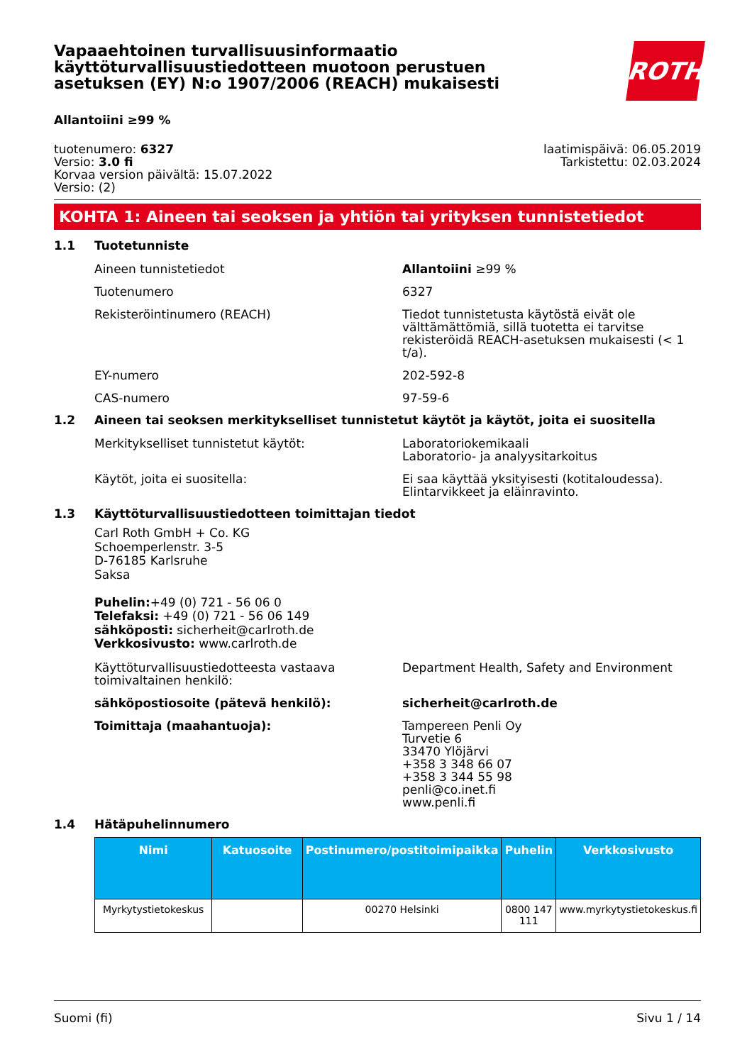Vapaaehtoinen turvallisuusinformaatio käyttöturvallisuustiedotteen muotoon perustuen asetuksen (EY) N:o 1907/2006 (REACH) mukaisesti
ROTH
Allantoiini ≥99 %
tuotenumero: 6327
Versio: 3.0 fi
Korvaa version päivältä: 15.07.2022
Versio: (2)
laatimispäivä: 06.05.2019
Tarkistettu: 02.03.2024
KOHTA 1: Aineen tai seoksen ja yhtiön tai yrityksen tunnistetiedot
1.1 Tuotetunniste
Aineen tunnistetiedot Allantoiini ≥99 %
Tuotenumero 6327
Rekisteröintinumero (REACH) Tiedot tunnistetusta käytöstä eivät ole välttämättömiä, sillä tuotetta ei tarvitse rekisteröidä REACH-asetuksen mukaisesti (< 1 t/a).
EY-numero 202-592-8
CAS-numero 97-59-6
1.2 Aineen tai seoksen merkitykselliset tunnistetut käytöt ja käytöt, joita ei suositella
Merkitykselliset tunnistetut käytöt: Laboratoriokemikaali
Laboratorio- ja analyysitarkoitus
Käytöt, joita ei suositella: Ei saa käyttää yksityisesti (kotitaloudessa). Elintarvikkeet ja eläinravinto.
1.3 Käyttöturvallisuustiedotteen toimittajan tiedot
Carl Roth GmbH + Co. KG
Schoemperlenstr. 3-5
D-76185 Karlsruhe
Saksa
Puhelin:+49 (0) 721 - 56 06 0
Telefaksi: +49 (0) 721 - 56 06 149
sähköposti: sicherheit@carlroth.de
Verkkosivusto: www.carlroth.de
Käyttöturvallisuustiedotteesta vastaava toimivaltainen henkilö:
Department Health, Safety and Environment
sähköpostiosoite (pätevä henkilö): sicherheit@carlroth.de
Toimittaja (maahantuoja): Tampereen Penli Oy
Turvetie 6
33470 Ylöjärvi
+358 3 348 66 07
+358 3 344 55 98
penli@co.inet.fi
www.penli.fi
1.4 Hätäpuhelinnumero
| Nimi | Katuosoite | Postinumero/postitoimipaikka | Puhelin | Verkkosivusto |
| --- | --- | --- | --- | --- |
| Myrkytystietokeskus | | 00270 Helsinki | 0800 147 111 | www.myrkytystietokeskus.fi |
Suomi (fi) Sivu 1 / 14